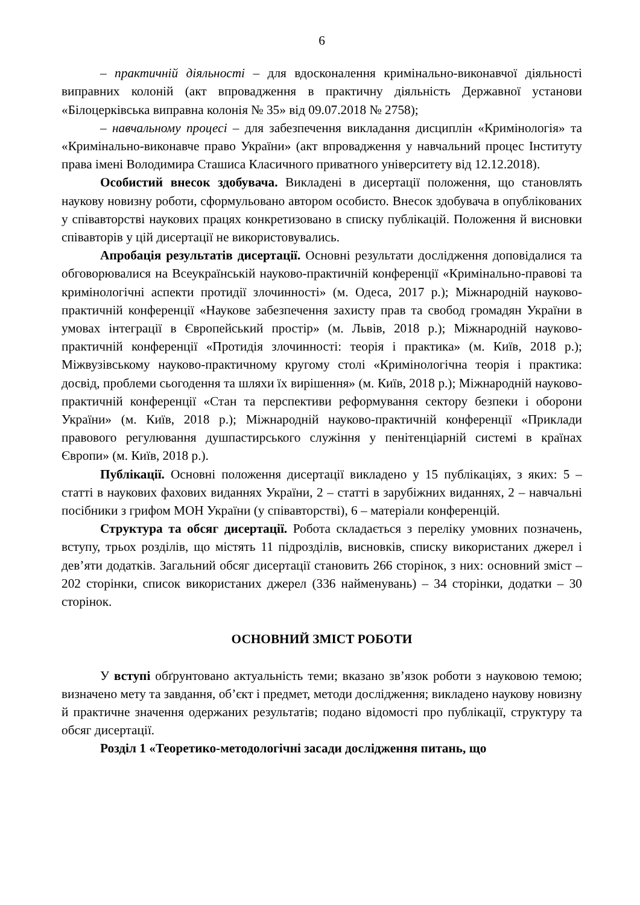6
– практичній діяльності – для вдосконалення кримінально-виконавчої діяльності виправних колоній (акт впровадження в практичну діяльність Державної установи «Білоцерківська виправна колонія № 35» від 09.07.2018 № 2758);
– навчальному процесі – для забезпечення викладання дисциплін «Кримінологія» та «Кримінально-виконавче право України» (акт впровадження у навчальний процес Інституту права імені Володимира Сташиса Класичного приватного університету від 12.12.2018).
Особистий внесок здобувача. Викладені в дисертації положення, що становлять наукову новизну роботи, сформульовано автором особисто. Внесок здобувача в опублікованих у співавторстві наукових працях конкретизовано в списку публікацій. Положення й висновки співавторів у цій дисертації не використовувались.
Апробація результатів дисертації. Основні результати дослідження доповідалися та обговорювалися на Всеукраїнській науково-практичній конференції «Кримінально-правові та кримінологічні аспекти протидії злочинності» (м. Одеса, 2017 р.); Міжнародній науково-практичній конференції «Наукове забезпечення захисту прав та свобод громадян України в умовах інтеграції в Європейський простір» (м. Львів, 2018 р.); Міжнародній науково-практичній конференції «Протидія злочинності: теорія і практика» (м. Київ, 2018 р.); Міжвузівському науково-практичному кругому столі «Кримінологічна теорія і практика: досвід, проблеми сьогодення та шляхи їх вирішення» (м. Київ, 2018 р.); Міжнародній науково-практичній конференції «Стан та перспективи реформування сектору безпеки і оборони України» (м. Київ, 2018 р.); Міжнародній науково-практичній конференції «Приклади правового регулювання душпастирського служіння у пенітенціарній системі в країнах Європи» (м. Київ, 2018 р.).
Публікації. Основні положення дисертації викладено у 15 публікаціях, з яких: 5 – статті в наукових фахових виданнях України, 2 – статті в зарубіжних виданнях, 2 – навчальні посібники з грифом МОН України (у співавторстві), 6 – матеріали конференцій.
Структура та обсяг дисертації. Робота складається з переліку умовних позначень, вступу, трьох розділів, що містять 11 підрозділів, висновків, списку використаних джерел і дев’яти додатків. Загальний обсяг дисертації становить 266 сторінок, з них: основний зміст – 202 сторінки, список використаних джерел (336 найменувань) – 34 сторінки, додатки – 30 сторінок.
ОСНОВНИЙ ЗМІСТ РОБОТИ
У вступі обґрунтовано актуальність теми; вказано зв’язок роботи з науковою темою; визначено мету та завдання, об’єкт і предмет, методи дослідження; викладено наукову новизну й практичне значення одержаних результатів; подано відомості про публікації, структуру та обсяг дисертації.
Розділ 1 «Теоретико-методологічні засади дослідження питань, що